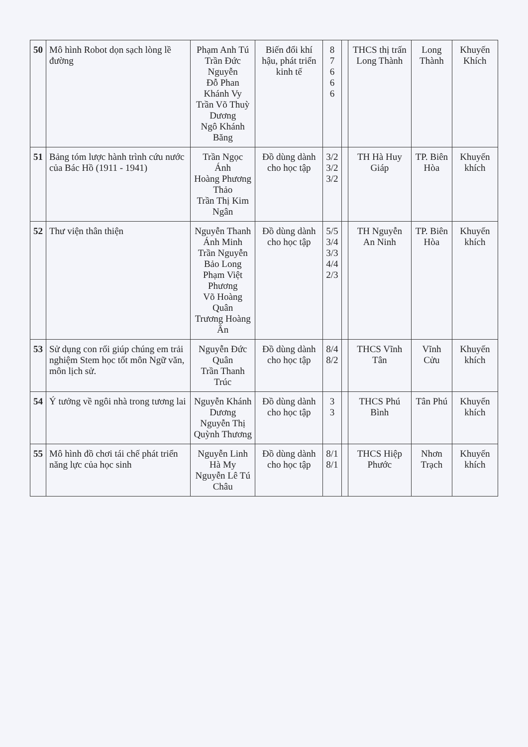| 50 | Mô hình Robot dọn sạch lòng lề đường | Phạm Anh Tú Trần Đức Nguyễn Đỗ Phan Khánh Vy Trần Võ Thuỳ Dương Ngô Khánh Băng | Biến đổi khí hậu, phát triển kinh tế | 8 7 6 6 6 | | THCS thị trấn Long Thành | Long Thành | Khuyến Khích |
| 51 | Bảng tóm lược hành trình cứu nước của Bác Hồ (1911 - 1941) | Trần Ngọc Ánh Hoàng Phương Thảo Trần Thị Kim Ngân | Đồ dùng dành cho học tập | 3/2 3/2 3/2 | | TH Hà Huy Giáp | TP. Biên Hòa | Khuyến khích |
| 52 | Thư viện thân thiện | Nguyễn Thanh Ánh Minh Trần Nguyễn Bảo Long Phạm Việt Phương Võ Hoàng Quân Trương Hoàng Ân | Đồ dùng dành cho học tập | 5/5 3/4 3/3 4/4 2/3 | | TH Nguyễn An Ninh | TP. Biên Hòa | Khuyến khích |
| 53 | Sử dụng con rối giúp chúng em trải nghiệm Stem học tốt môn Ngữ văn, môn lịch sử. | Nguyễn Đức Quân Trần Thanh Trúc | Đồ dùng dành cho học tập | 8/4 8/2 | | THCS Vĩnh Tân | Vĩnh Cửu | Khuyến khích |
| 54 | Ý tưởng về ngôi nhà trong tương lai | Nguyễn Khánh Dương Nguyễn Thị Quỳnh Thương | Đồ dùng dành cho học tập | 3 3 | | THCS Phú Bình | Tân Phú | Khuyến khích |
| 55 | Mô hình đồ chơi tái chế phát triển năng lực của học sinh | Nguyễn Linh Hà My Nguyễn Lê Tú Châu | Đồ dùng dành cho học tập | 8/1 8/1 | | THCS Hiệp Phước | Nhơn Trạch | Khuyến khích |